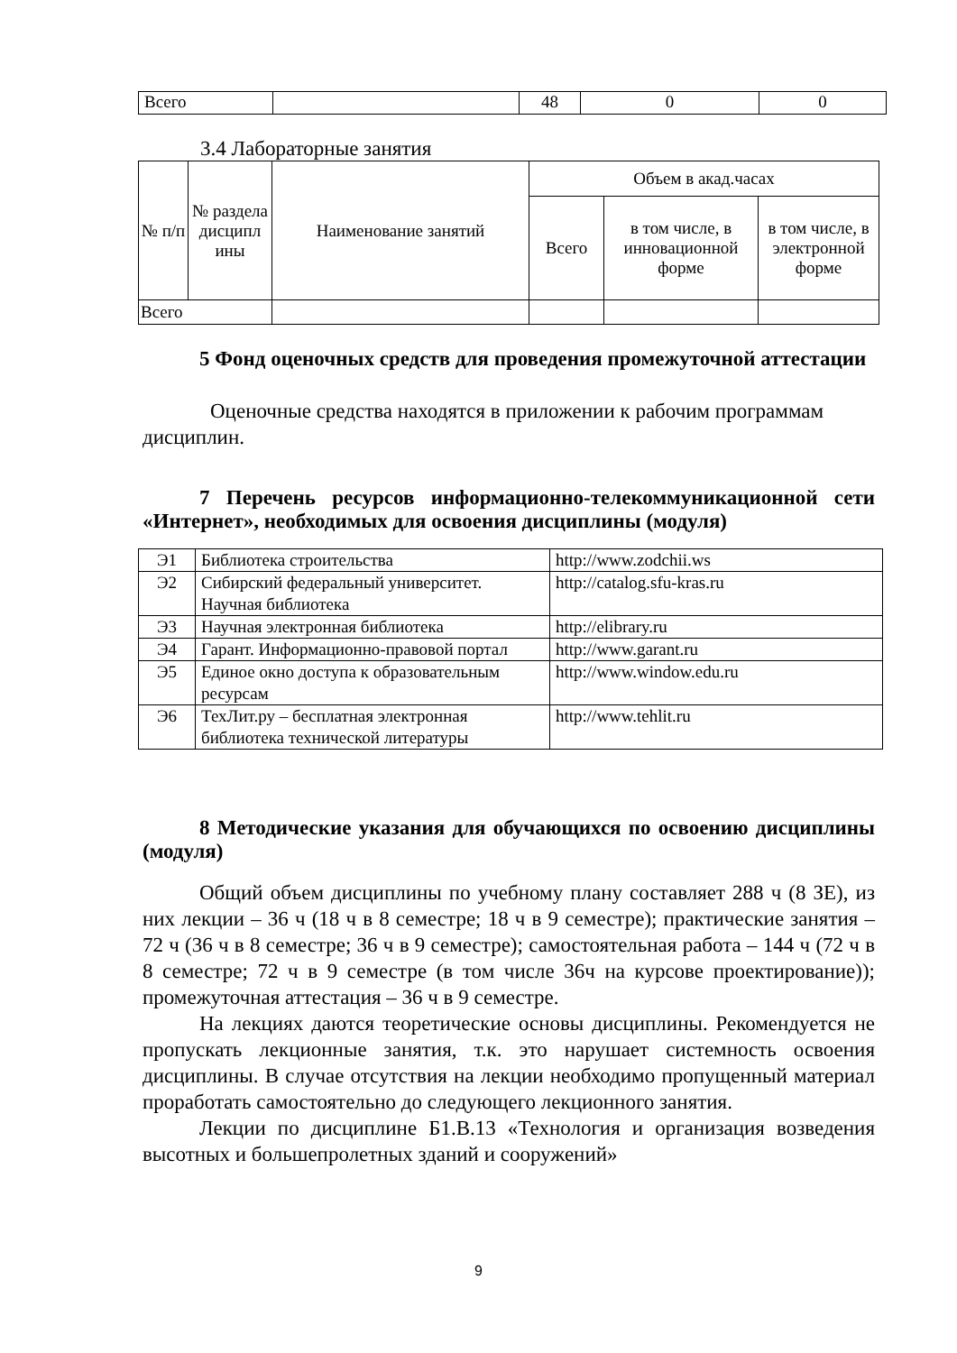| Всего | | 48 | 0 | 0 |
3.4 Лабораторные занятия
| № п/п | № раздела дисципл ины | Наименование занятий | Объем в акад.часах | | |
| --- | --- | --- | --- | --- | --- |
| | | | Всего | в том числе, в инновационной форме | в том числе, в электронной форме |
| Всего | | | | | |
5 Фонд оценочных средств для проведения промежуточной аттестации
Оценочные средства находятся в приложении к рабочим программам дисциплин.
7 Перечень ресурсов информационно-телекоммуникационной сети «Интернет», необходимых для освоения дисциплины (модуля)
| Э1 | Библиотека строительства | http://www.zodchii.ws |
| Э2 | Сибирский федеральный университет. Научная библиотека | http://catalog.sfu-kras.ru |
| Э3 | Научная электронная библиотека | http://elibrary.ru |
| Э4 | Гарант. Информационно-правовой портал | http://www.garant.ru |
| Э5 | Единое окно доступа к образовательным ресурсам | http://www.window.edu.ru |
| Э6 | ТехЛит.ру – бесплатная электронная библиотека технической литературы | http://www.tehlit.ru |
8 Методические указания для обучающихся по освоению дисциплины (модуля)
Общий объем дисциплины по учебному плану составляет 288 ч (8 ЗЕ), из них лекции – 36 ч (18 ч в 8 семестре; 18 ч в 9 семестре); практические занятия – 72 ч (36 ч в 8 семестре; 36 ч в 9 семестре); самостоятельная работа – 144 ч (72 ч в 8 семестре; 72 ч в 9 семестре (в том числе 36ч на курсове проектирование)); промежуточная аттестация – 36 ч в 9 семестре.
На лекциях даются теоретические основы дисциплины. Рекомендуется не пропускать лекционные занятия, т.к. это нарушает системность освоения дисциплины. В случае отсутствия на лекции необходимо пропущенный материал проработать самостоятельно до следующего лекционного занятия.
Лекции по дисциплине Б1.В.13 «Технология и организация возведения высотных и большепролетных зданий и сооружений»
9